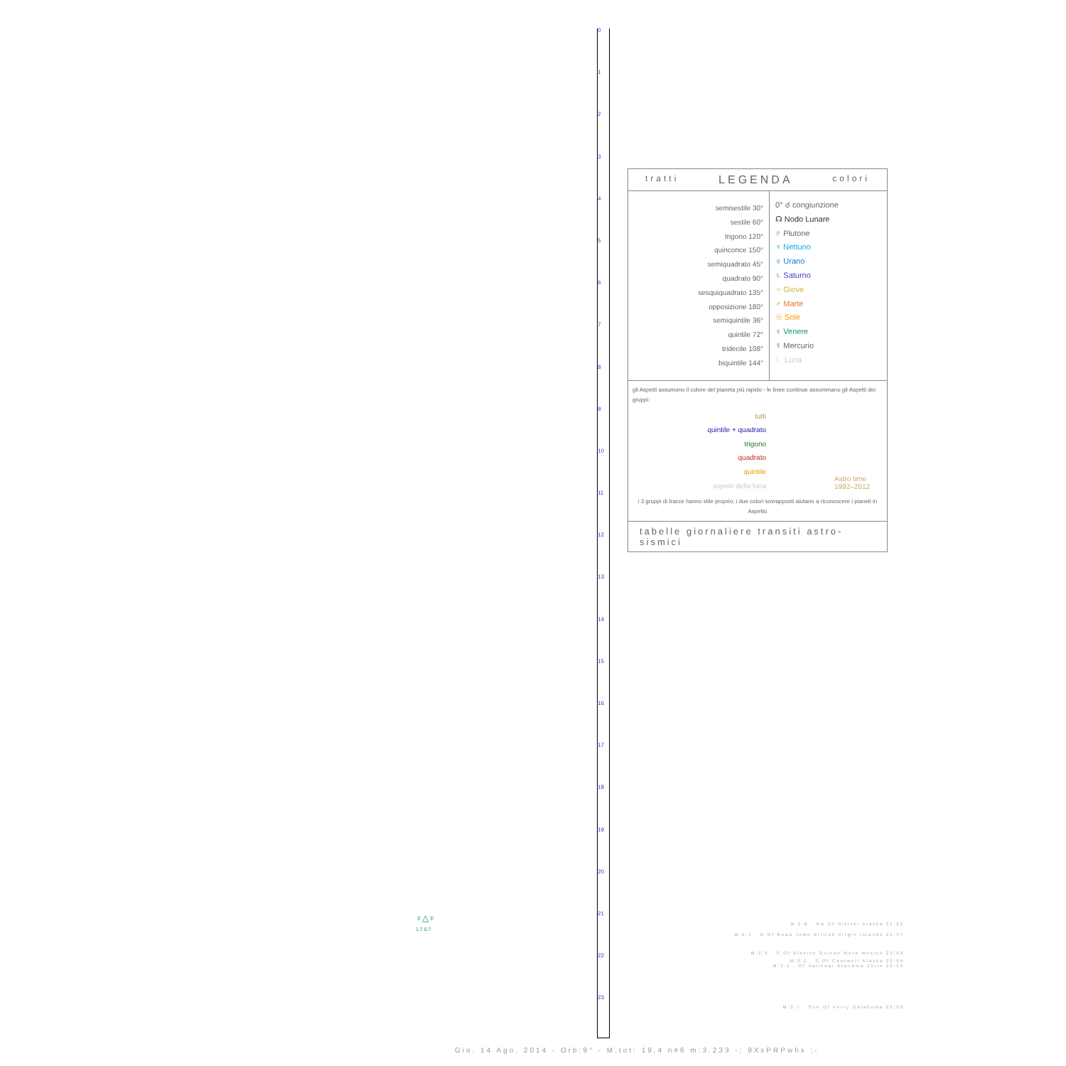0
1
2
3
4
5
6
7
8
9
10
11
12
13
14
15
16
17
18
19
20
21
22
23
tratti LEGENDA colori
semisestile 30°
sestile 60°
trigono 120°
quinconce 150°
semiquadrato 45°
quadrato 90°
sesquiquadrato 135°
opposizione 180°
semiquintile 36°
quintile 72°
tridecile 108°
biquintile 144°
0° ☌ congiunzione
☊ Nodo Lunare
♇ Plutone
♆ Nettuno
♅ Urano
♄ Saturno
♃ Giove
♂ Marte
☉ Sole
♀ Venere
☿ Mercurio
☾ Luna
gli Aspetti assumono il colore del pianeta più rapido - le linee continue assommano gli Aspetti dei gruppi:
tutti
quintile + quadrato
trigono
quadrato
quintile
aspetti della luna
Astro time
1992–2012
i 3 gruppi di tracce hanno stile proprio; i due colori sovrapposti aiutano a riconoscere i pianeti in Aspetto
tabelle giornaliere transiti astro-sismici
♀△♆
1.7 0.7
M:2.8 . Nw Of Nikiski Alaska 21:22
M:2.7 . N Of Road Town British Virgin Islands 21:37
M:2.8 . S Of Alberto Oviedo Mota Mexico 22:03
M:3.1 . S Of Cantwell Alaska 22:09
M:3.1 . Of Vallenar Atacama Chile 22:15
M:2.7 . Sne Of Perry Oklahoma 23:20
Gio. 14 Ago. 2014 - Orb:9° - M.tot: 19.4 n#6 m:3.233 -: 9XxPRPwhx :-